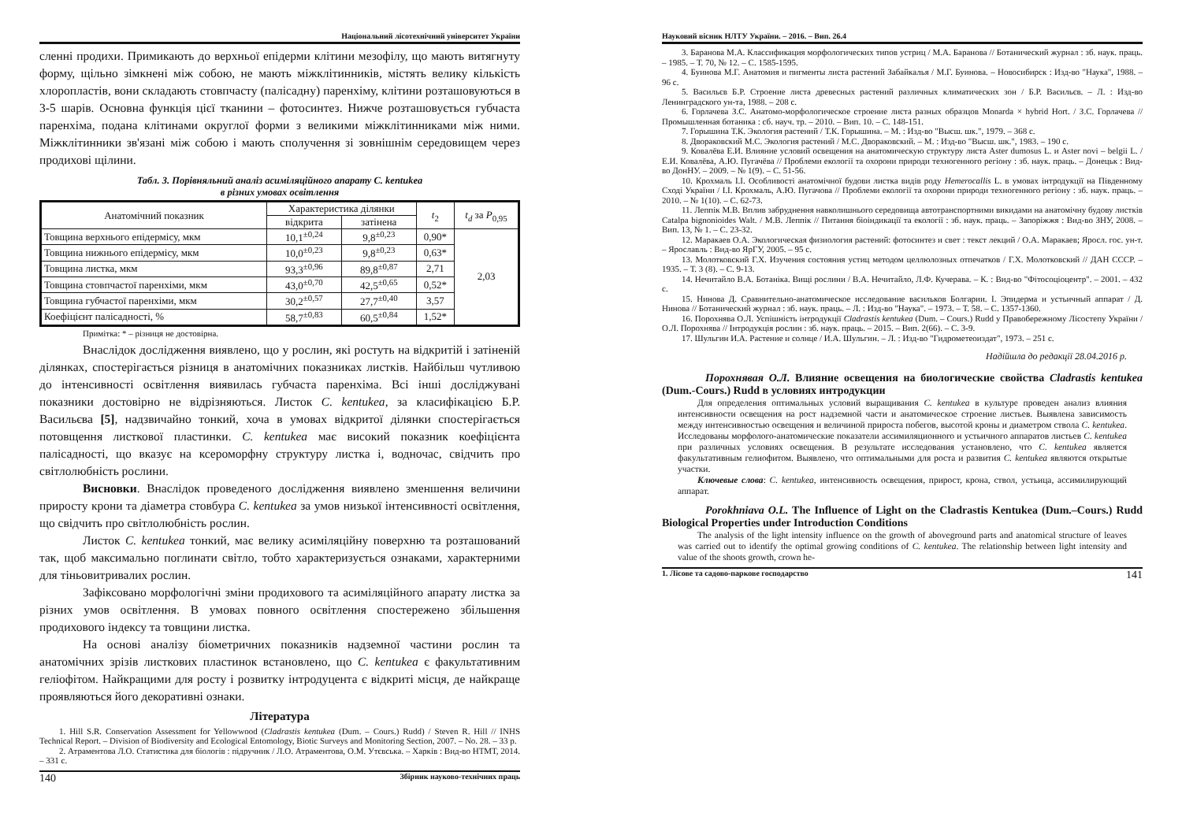Національний лісотехнічний університет України
сленні продихи. Примикають до верхньої епідерми клітини мезофілу, що мають витягнуту форму, щільно зімкнені між собою, не мають міжклітинників, містять велику кількість хлоропластів, вони складають стовпчасту (палісадну) паренхіму, клітини розташовуються в 3-5 шарів. Основна функція цієї тканини – фотосинтез. Нижче розташовується губчаста паренхіма, подана клітинами округлої форми з великими міжклітинниками між ними. Міжклітинники зв'язані між собою і мають сполучення зі зовнішнім середовищем через продихові щілини.
Табл. 3. Порівняльний аналіз асиміляційного апарату C. kentukea
в різних умовах освітлення
| Анатомічний показник | Характеристика ділянки | | t<sub>2</sub> | t<sub>d</sub> за P<sub>0,95</sub> |
| --- | --- | --- | --- | --- |
| | відкрита | затінена | | |
| Товщина верхнього епідермісу, мкм | 10,1<sup>±0,24</sup> | 9,8<sup>±0,23</sup> | 0,90* | 2,03 |
| Товщина нижнього епідермісу, мкм | 10,0<sup>±0,23</sup> | 9,8<sup>±0,23</sup> | 0,63* | |
| Товщина листка, мкм | 93,3<sup>±0,96</sup> | 89,8<sup>±0,87</sup> | 2,71 | |
| Товщина стовпчастої паренхіми, мкм | 43,0<sup>±0,70</sup> | 42,5<sup>±0,65</sup> | 0,52* | |
| Товщина губчастої паренхіми, мкм | 30,2<sup>±0,57</sup> | 27,7<sup>±0,40</sup> | 3,57 | |
| Коефіцієнт палісадності, % | 58,7<sup>±0,83</sup> | 60,5<sup>±0,84</sup> | 1,52* | |
Примітка: * – різниця не достовірна.
Внаслідок дослідження виявлено, що у рослин, які ростуть на відкритій і затіненій ділянках, спостерігається різниця в анатомічних показниках листків. Найбільш чутливою до інтенсивності освітлення виявилась губчаста паренхіма. Всі інші досліджувані показники достовірно не відрізняються. Листок C. kentukea, за класифікацією Б.Р. Васильєва [5], надзвичайно тонкий, хоча в умовах відкритої ділянки спостерігається потовщення листкової пластинки. C. kentukea має високий показник коефіцієнта палісадності, що вказує на ксероморфну структуру листка і, водночас, свідчить про світлолюбність рослини.
Висновки. Внаслідок проведеного дослідження виявлено зменшення величини приросту крони та діаметра стовбура C. kentukea за умов низької інтенсивності освітлення, що свідчить про світлолюбність рослин.
Листок C. kentukea тонкий, має велику асиміляційну поверхню та розташований так, щоб максимально поглинати світло, тобто характеризується ознаками, характерними для тіньовитривалих рослин.
Зафіксовано морфологічні зміни продихового та асиміляційного апарату листка за різних умов освітлення. В умовах повного освітлення спостережено збільшення продихового індексу та товщини листка.
На основі аналізу біометричних показників надземної частини рослин та анатомічних зрізів листкових пластинок встановлено, що C. kentukea є факультативним геліофітом. Найкращими для росту і розвитку інтродуцента є відкриті місця, де найкраще проявляються його декоративні ознаки.
Література
1. Hill S.R. Conservation Assessment for Yellowwood (Cladrastis kentukea (Dum. – Cours.) Rudd) / Steven R. Hill // INHS Technical Report. – Division of Biodiversity and Ecological Entomology, Biotic Surveys and Monitoring Section, 2007. – No. 28. – 33 p.
2. Атраментова Л.О. Статистика для біологів : підручник / Л.О. Атраментова, О.М. Утєвська. – Харків : Вид-во НТМТ, 2014. – 331 с.
140 Збірник науково-технічних праць
Науковий вісник НЛТУ України. – 2016. – Вип. 26.4
3. Баранова М.А. Классификация морфологических типов устриц / М.А. Баранова // Ботанический журнал : зб. наук. праць. – 1985. – Т. 70, № 12. – С. 1585-1595.
4. Буинова М.Г. Анатомия и пигменты листа растений Забайкалья / М.Г. Буинова. – Новосибирск : Изд-во "Наука", 1988. – 96 с.
5. Васильєв Б.Р. Строение листа древесных растений различных климатических зон / Б.Р. Васильєв. – Л. : Изд-во Ленинградского ун-та, 1988. – 208 с.
6. Горлачева З.С. Анатомо-морфологическое строение листа разных образцов Monarda × hybrid Hort. / З.С. Горлачева // Промышленная ботаника : сб. науч. тр. – 2010. – Вип. 10. – С. 148-151.
7. Горышина Т.К. Экология растений / Т.К. Горышина. – М. : Изд-во "Высш. шк.", 1979. – 368 с.
8. Двораковский М.С. Экология растений / М.С. Двораковский. – М. : Изд-во "Высш. шк.", 1983. – 190 с.
9. Ковалёва Е.И. Влияние условий освещения на анатомическую структуру листа Aster dumosus L. и Aster novi – belgii L. / Е.И. Ковалёва, А.Ю. Пугачёва // Проблеми екології та охорони природи техногенного регіону : зб. наук. праць. – Донецьк : Вид-во ДонНУ. – 2009. – № 1(9). – С. 51-56.
10. Крохмаль І.І. Особливості анатомічної будови листка видів роду Hemerocallis L. в умовах інтродукції на Південному Сході України / І.І. Крохмаль, А.Ю. Пугачова // Проблеми екології та охорони природи техногенного регіону : зб. наук. праць. – 2010. – № 1(10). – С. 62-73.
11. Леппік М.В. Вплив забруднення навколишнього середовища автотранспортними викидами на анатомічну будову листків Catalpa bignonioides Walt. / М.В. Леппік // Питання біоіндикації та екології : зб. наук. праць. – Запоріжжя : Вид-во ЗНУ, 2008. – Вип. 13, № 1. – С. 23-32.
12. Маракаев О.А. Экологическая физиология растений: фотосинтез и свет : текст лекций / О.А. Маракаев; Яросл. гос. ун-т. – Ярославль : Вид-во ЯрГУ, 2005. – 95 с.
13. Молотковский Г.Х. Изучения состояния устиц методом целлюлозных отпечатков / Г.Х. Молотковский // ДАН СССР. – 1935. – Т. 3 (8). – С. 9-13.
14. Нечитайло В.А. Ботаніка. Вищі рослини / В.А. Нечитайло, Л.Ф. Кучерава. – К. : Вид-во "Фітосоціоцентр". – 2001. – 432 с.
15. Нинова Д. Сравнительно-анатомическое исследование васильков Болгарии. I. Эпидерма и устьичный аппарат / Д. Нинова // Ботанический журнал : зб. наук. праць. – Л. : Изд-во "Наука". – 1973. – Т. 58. – С. 1357-1360.
16. Порохнява О.Л. Успішність інтродукції Cladrastis kentukea (Dum. – Cours.) Rudd у Правобережному Лісостепу України / О.Л. Порохнява // Інтродукція рослин : зб. наук. праць. – 2015. – Вип. 2(66). – С. 3-9.
17. Шульгин И.А. Растение и солнце / И.А. Шульгин. – Л. : Изд-во "Гидрометеоиздат", 1973. – 251 с.
Надійшла до редакції 28.04.2016 р.
Порохнявая О.Л. Влияние освещения на биологические свойства Cladrastis kentukea (Dum.-Cours.) Rudd в условиях интродукции
Для определения оптимальных условий выращивания C. kentukea в культуре проведен анализ влияния интенсивности освещения на рост надземной части и анатомическое строение листьев. Выявлена зависимость между интенсивностью освещения и величиной прироста побегов, высотой кроны и диаметром ствола C. kentukea. Исследованы морфолого-анатомические показатели ассимиляционного и устьичного аппаратов листьев C. kentukea при различных условиях освещения. В результате исследования установлено, что C. kentukea является факультативным гелиофитом. Выявлено, что оптимальными для роста и развития C. kentukea являются открытые участки.
Ключевые слова: C. kentukea, интенсивность освещения, прирост, крона, ствол, устьица, ассимилирующий аппарат.
Porokhniava O.L. The Influence of Light on the Cladrastis Kentukea (Dum.–Cours.) Rudd Biological Properties under Introduction Conditions
The analysis of the light intensity influence on the growth of aboveground parts and anatomical structure of leaves was carried out to identify the optimal growing conditions of C. kentukea. The relationship between light intensity and value of the shoots growth, crown he-
1. Лісове та садово-паркове господарство 141